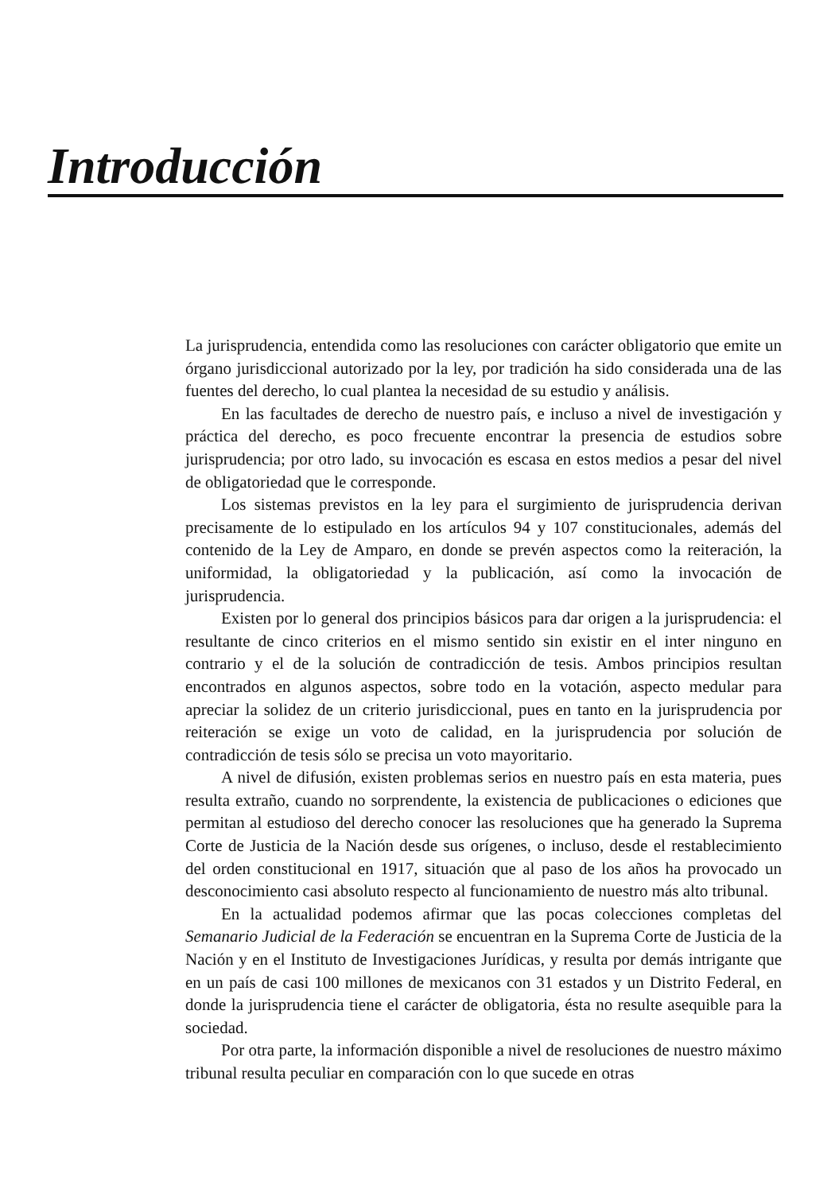Introducción
La jurisprudencia, entendida como las resoluciones con carácter obligatorio que emite un órgano jurisdiccional autorizado por la ley, por tradición ha sido considerada una de las fuentes del derecho, lo cual plantea la necesidad de su estudio y análisis.
En las facultades de derecho de nuestro país, e incluso a nivel de investigación y práctica del derecho, es poco frecuente encontrar la presencia de estudios sobre jurisprudencia; por otro lado, su invocación es escasa en estos medios a pesar del nivel de obligatoriedad que le corresponde.
Los sistemas previstos en la ley para el surgimiento de jurisprudencia derivan precisamente de lo estipulado en los artículos 94 y 107 constitucionales, además del contenido de la Ley de Amparo, en donde se prevén aspectos como la reiteración, la uniformidad, la obligatoriedad y la publicación, así como la invocación de jurisprudencia.
Existen por lo general dos principios básicos para dar origen a la jurisprudencia: el resultante de cinco criterios en el mismo sentido sin existir en el inter ninguno en contrario y el de la solución de contradicción de tesis. Ambos principios resultan encontrados en algunos aspectos, sobre todo en la votación, aspecto medular para apreciar la solidez de un criterio jurisdiccional, pues en tanto en la jurisprudencia por reiteración se exige un voto de calidad, en la jurisprudencia por solución de contradicción de tesis sólo se precisa un voto mayoritario.
A nivel de difusión, existen problemas serios en nuestro país en esta materia, pues resulta extraño, cuando no sorprendente, la existencia de publicaciones o ediciones que permitan al estudioso del derecho conocer las resoluciones que ha generado la Suprema Corte de Justicia de la Nación desde sus orígenes, o incluso, desde el restablecimiento del orden constitucional en 1917, situación que al paso de los años ha provocado un desconocimiento casi absoluto respecto al funcionamiento de nuestro más alto tribunal.
En la actualidad podemos afirmar que las pocas colecciones completas del Semanario Judicial de la Federación se encuentran en la Suprema Corte de Justicia de la Nación y en el Instituto de Investigaciones Jurídicas, y resulta por demás intrigante que en un país de casi 100 millones de mexicanos con 31 estados y un Distrito Federal, en donde la jurisprudencia tiene el carácter de obligatoria, ésta no resulte asequible para la sociedad.
Por otra parte, la información disponible a nivel de resoluciones de nuestro máximo tribunal resulta peculiar en comparación con lo que sucede en otras